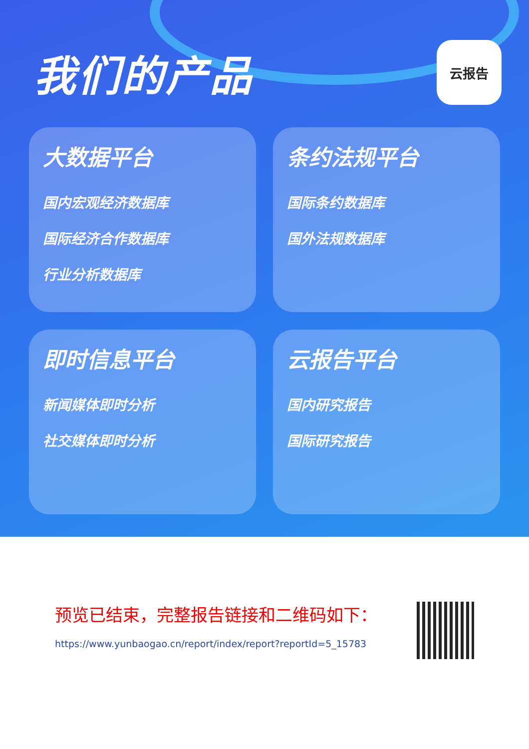我们的产品
云报告
大数据平台
国内宏观经济数据库
国际经济合作数据库
行业分析数据库
条约法规平台
国际条约数据库
国外法规数据库
即时信息平台
新闻媒体即时分析
社交媒体即时分析
云报告平台
国内研究报告
国际研究报告
预览已结束，完整报告链接和二维码如下：
https://www.yunbaogao.cn/report/index/report?reportId=5_15783